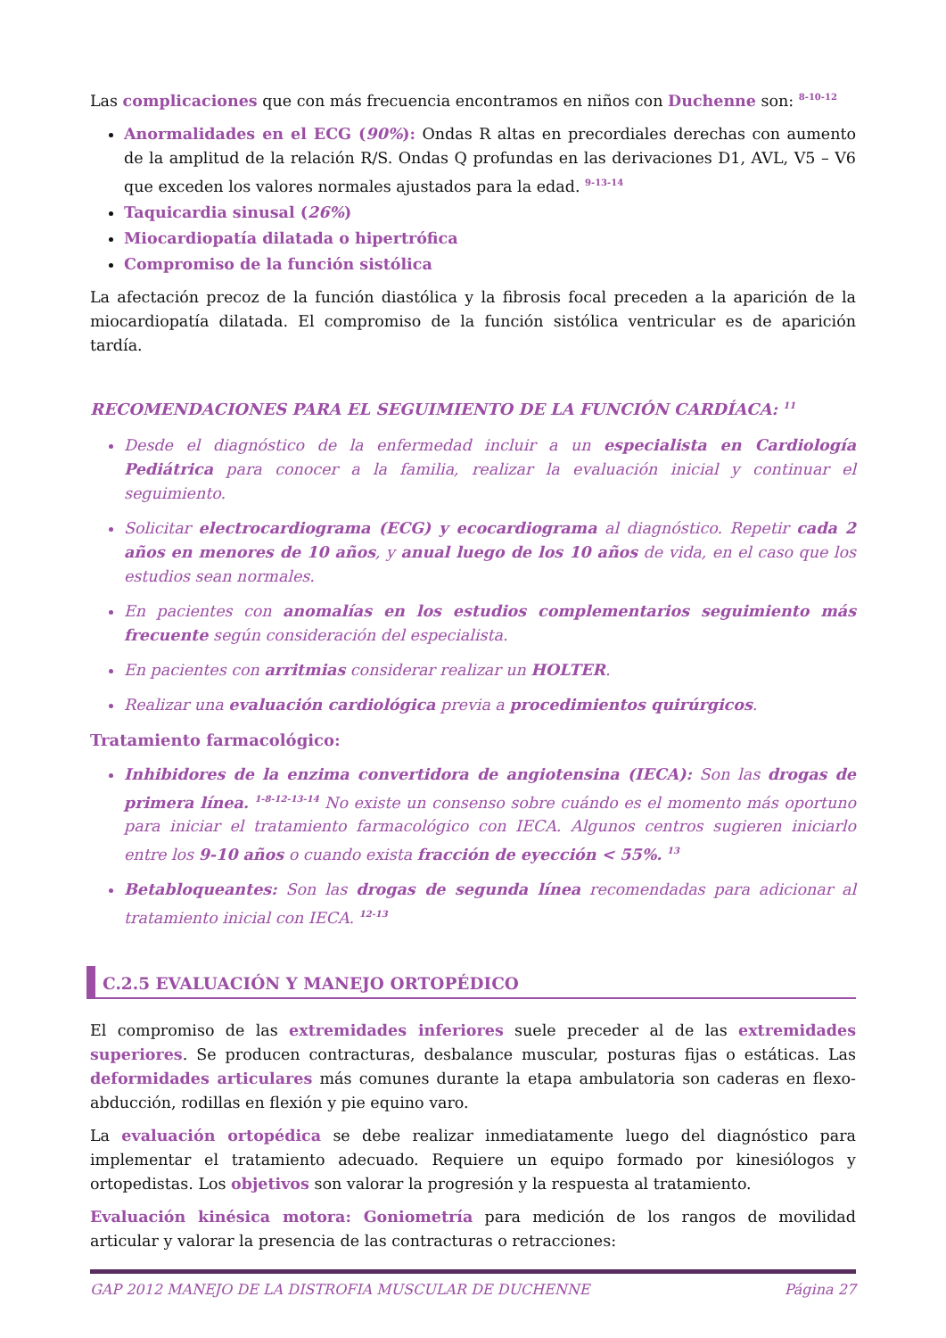Las complicaciones que con más frecuencia encontramos en niños con Duchenne son: <sup>8-10-12</sup>
Anormalidades en el ECG (90%): Ondas R altas en precordiales derechas con aumento de la amplitud de la relación R/S. Ondas Q profundas en las derivaciones D1, AVL, V5 – V6 que exceden los valores normales ajustados para la edad. <sup>9-13-14</sup>
Taquicardia sinusal (26%)
Miocardiopatía dilatada o hipertrófica
Compromiso de la función sistólica
La afectación precoz de la función diastólica y la fibrosis focal preceden a la aparición de la miocardiopatía dilatada. El compromiso de la función sistólica ventricular es de aparición tardía.
RECOMENDACIONES PARA EL SEGUIMIENTO DE LA FUNCIÓN CARDÍACA: <sup>11</sup>
Desde el diagnóstico de la enfermedad incluir a un especialista en Cardiología Pediátrica para conocer a la familia, realizar la evaluación inicial y continuar el seguimiento.
Solicitar electrocardiograma (ECG) y ecocardiograma al diagnóstico. Repetir cada 2 años en menores de 10 años, y anual luego de los 10 años de vida, en el caso que los estudios sean normales.
En pacientes con anomalías en los estudios complementarios seguimiento más frecuente según consideración del especialista.
En pacientes con arritmias considerar realizar un HOLTER.
Realizar una evaluación cardiológica previa a procedimientos quirúrgicos.
Tratamiento farmacológico:
Inhibidores de la enzima convertidora de angiotensina (IECA): Son las drogas de primera línea. <sup>1-8-12-13-14</sup> No existe un consenso sobre cuándo es el momento más oportuno para iniciar el tratamiento farmacológico con IECA. Algunos centros sugieren iniciarlo entre los 9-10 años o cuando exista fracción de eyección < 55%. <sup>13</sup>
Betabloqueantes: Son las drogas de segunda línea recomendadas para adicionar al tratamiento inicial con IECA. <sup>12-13</sup>
C.2.5 EVALUACIÓN Y MANEJO ORTOPÉDICO
El compromiso de las extremidades inferiores suele preceder al de las extremidades superiores. Se producen contracturas, desbalance muscular, posturas fijas o estáticas. Las deformidades articulares más comunes durante la etapa ambulatoria son caderas en flexo-abducción, rodillas en flexión y pie equino varo.
La evaluación ortopédica se debe realizar inmediatamente luego del diagnóstico para implementar el tratamiento adecuado. Requiere un equipo formado por kinesiólogos y ortopedistas. Los objetivos son valorar la progresión y la respuesta al tratamiento.
Evaluación kinésica motora: Goniometría para medición de los rangos de movilidad articular y valorar la presencia de las contracturas o retracciones:
GAP 2012 MANEJO DE LA DISTROFIA MUSCULAR DE DUCHENNE Página 27